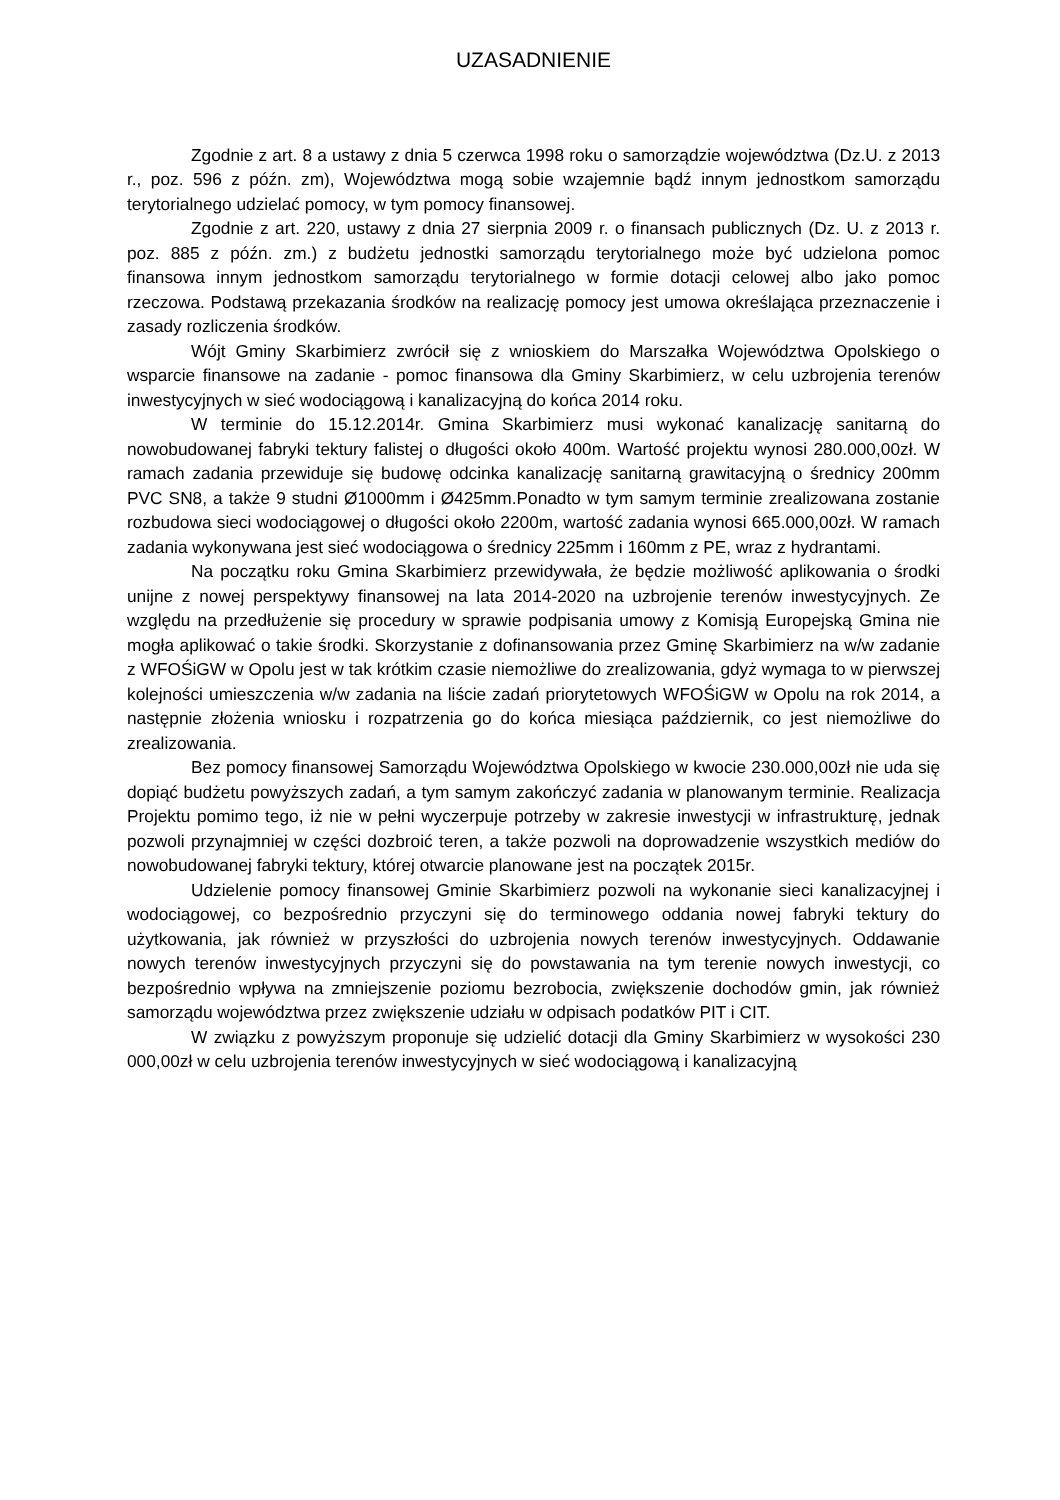UZASADNIENIE
Zgodnie z art. 8 a ustawy z dnia 5 czerwca 1998 roku o samorządzie województwa (Dz.U. z 2013 r., poz. 596 z późn. zm), Województwa mogą sobie wzajemnie bądź innym jednostkom samorządu terytorialnego udzielać pomocy, w tym pomocy finansowej.
Zgodnie z art. 220, ustawy z dnia 27 sierpnia 2009 r. o finansach publicznych (Dz. U. z 2013 r. poz. 885 z późn. zm.) z budżetu jednostki samorządu terytorialnego może być udzielona pomoc finansowa innym jednostkom samorządu terytorialnego w formie dotacji celowej albo jako pomoc rzeczowa. Podstawą przekazania środków na realizację pomocy jest umowa określająca przeznaczenie i zasady rozliczenia środków.
Wójt Gminy Skarbimierz zwrócił się z wnioskiem do Marszałka Województwa Opolskiego o wsparcie finansowe na zadanie - pomoc finansowa dla Gminy Skarbimierz, w celu uzbrojenia terenów inwestycyjnych w sieć wodociągową i kanalizacyjną do końca 2014 roku.
W terminie do 15.12.2014r. Gmina Skarbimierz musi wykonać kanalizację sanitarną do nowobudowanej fabryki tektury falistej o długości około 400m. Wartość projektu wynosi 280.000,00zł. W ramach zadania przewiduje się budowę odcinka kanalizację sanitarną grawitacyjną o średnicy 200mm PVC SN8, a także 9 studni Ø1000mm i Ø425mm.Ponadto w tym samym terminie zrealizowana zostanie rozbudowa sieci wodociągowej o długości około 2200m, wartość zadania wynosi 665.000,00zł. W ramach zadania wykonywana jest sieć wodociągowa o średnicy 225mm i 160mm z PE, wraz z hydrantami.
Na początku roku Gmina Skarbimierz przewidywała, że będzie możliwość aplikowania o środki unijne z nowej perspektywy finansowej na lata 2014-2020 na uzbrojenie terenów inwestycyjnych. Ze względu na przedłużenie się procedury w sprawie podpisania umowy z Komisją Europejską Gmina nie mogła aplikować o takie środki. Skorzystanie z dofinansowania przez Gminę Skarbimierz na w/w zadanie z WFOŚiGW w Opolu jest w tak krótkim czasie niemożliwe do zrealizowania, gdyż wymaga to w pierwszej kolejności umieszczenia w/w zadania na liście zadań priorytetowych WFOŚiGW w Opolu na rok 2014, a następnie złożenia wniosku i rozpatrzenia go do końca miesiąca październik, co jest niemożliwe do zrealizowania.
Bez pomocy finansowej Samorządu Województwa Opolskiego w kwocie 230.000,00zł nie uda się dopiąć budżetu powyższych zadań, a tym samym zakończyć zadania w planowanym terminie. Realizacja Projektu pomimo tego, iż nie w pełni wyczerpuje potrzeby w zakresie inwestycji w infrastrukturę, jednak pozwoli przynajmniej w części dozbroić teren, a także pozwoli na doprowadzenie wszystkich mediów do nowobudowanej fabryki tektury, której otwarcie planowane jest na początek 2015r.
Udzielenie pomocy finansowej Gminie Skarbimierz pozwoli na wykonanie sieci kanalizacyjnej i wodociągowej, co bezpośrednio przyczyni się do terminowego oddania nowej fabryki tektury do użytkowania, jak również w przyszłości do uzbrojenia nowych terenów inwestycyjnych. Oddawanie nowych terenów inwestycyjnych przyczyni się do powstawania na tym terenie nowych inwestycji, co bezpośrednio wpływa na zmniejszenie poziomu bezrobocia, zwiększenie dochodów gmin, jak również samorządu województwa przez zwiększenie udziału w odpisach podatków PIT i CIT.
W związku z powyższym proponuje się udzielić dotacji dla Gminy Skarbimierz w wysokości 230 000,00zł w celu uzbrojenia terenów inwestycyjnych w sieć wodociągową i kanalizacyjną